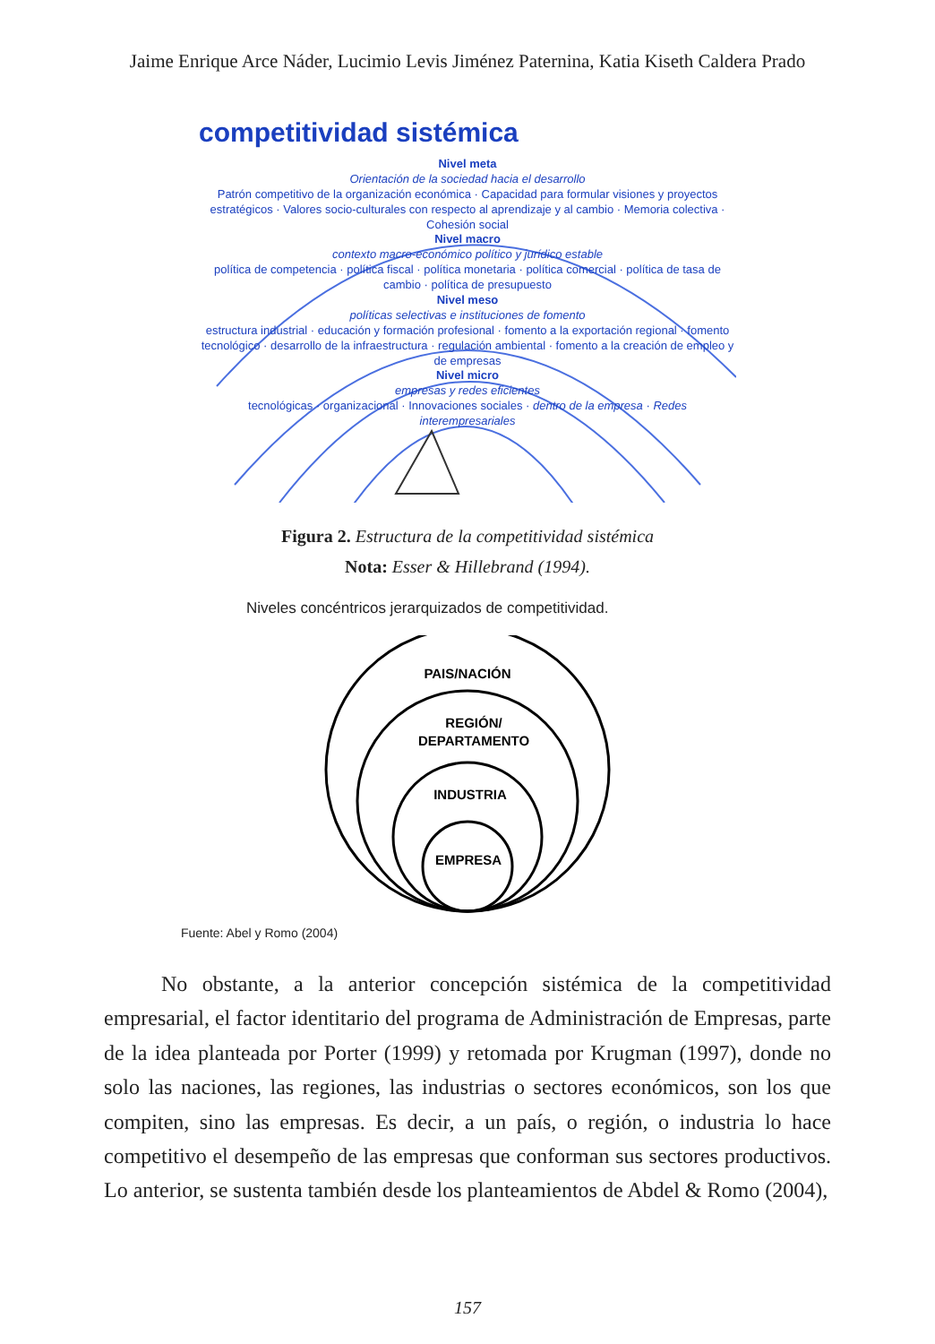Jaime Enrique Arce Náder, Lucimio Levis Jiménez Paternina, Katia Kiseth Caldera Prado
competitividad sistémica
Nivel meta
Orientación de la sociedad hacia el desarrollo
Patrón competitivo de la organización económica · Capacidad para formular visiones y proyectos estratégicos · Valores socio-culturales con respecto al aprendizaje y al cambio · Memoria colectiva · Cohesión social
Nivel macro
contexto macro-económico político y jurídico estable
política de competencia · política fiscal · política monetaria · política comercial · política de tasa de cambio · política de presupuesto
Nivel meso
políticas selectivas e instituciones de fomento
estructura industrial · educación y formación profesional · fomento a la exportación regional · fomento tecnológico · desarrollo de la infraestructura · regulación ambiental · fomento a la creación de empleo y de empresas
Nivel micro
empresas y redes eficientes
tecnológicas · organizacional · Innovaciones sociales · dentro de la empresa · Redes interempresariales
Figura 2. Estructura de la competitividad sistémica
Nota: Esser & Hillebrand (1994).
Niveles concéntricos jerarquizados de competitividad.
PAIS/NACIÓN
REGIÓN/
DEPARTAMENTO
INDUSTRIA
EMPRESA
Fuente: Abel y Romo (2004)
No obstante, a la anterior concepción sistémica de la competitividad empresarial, el factor identitario del programa de Administración de Empresas, parte de la idea planteada por Porter (1999) y retomada por Krugman (1997), donde no solo las naciones, las regiones, las industrias o sectores económicos, son los que compiten, sino las empresas. Es decir, a un país, o región, o industria lo hace competitivo el desempeño de las empresas que conforman sus sectores productivos. Lo anterior, se sustenta también desde los planteamientos de Abdel & Romo (2004),
157